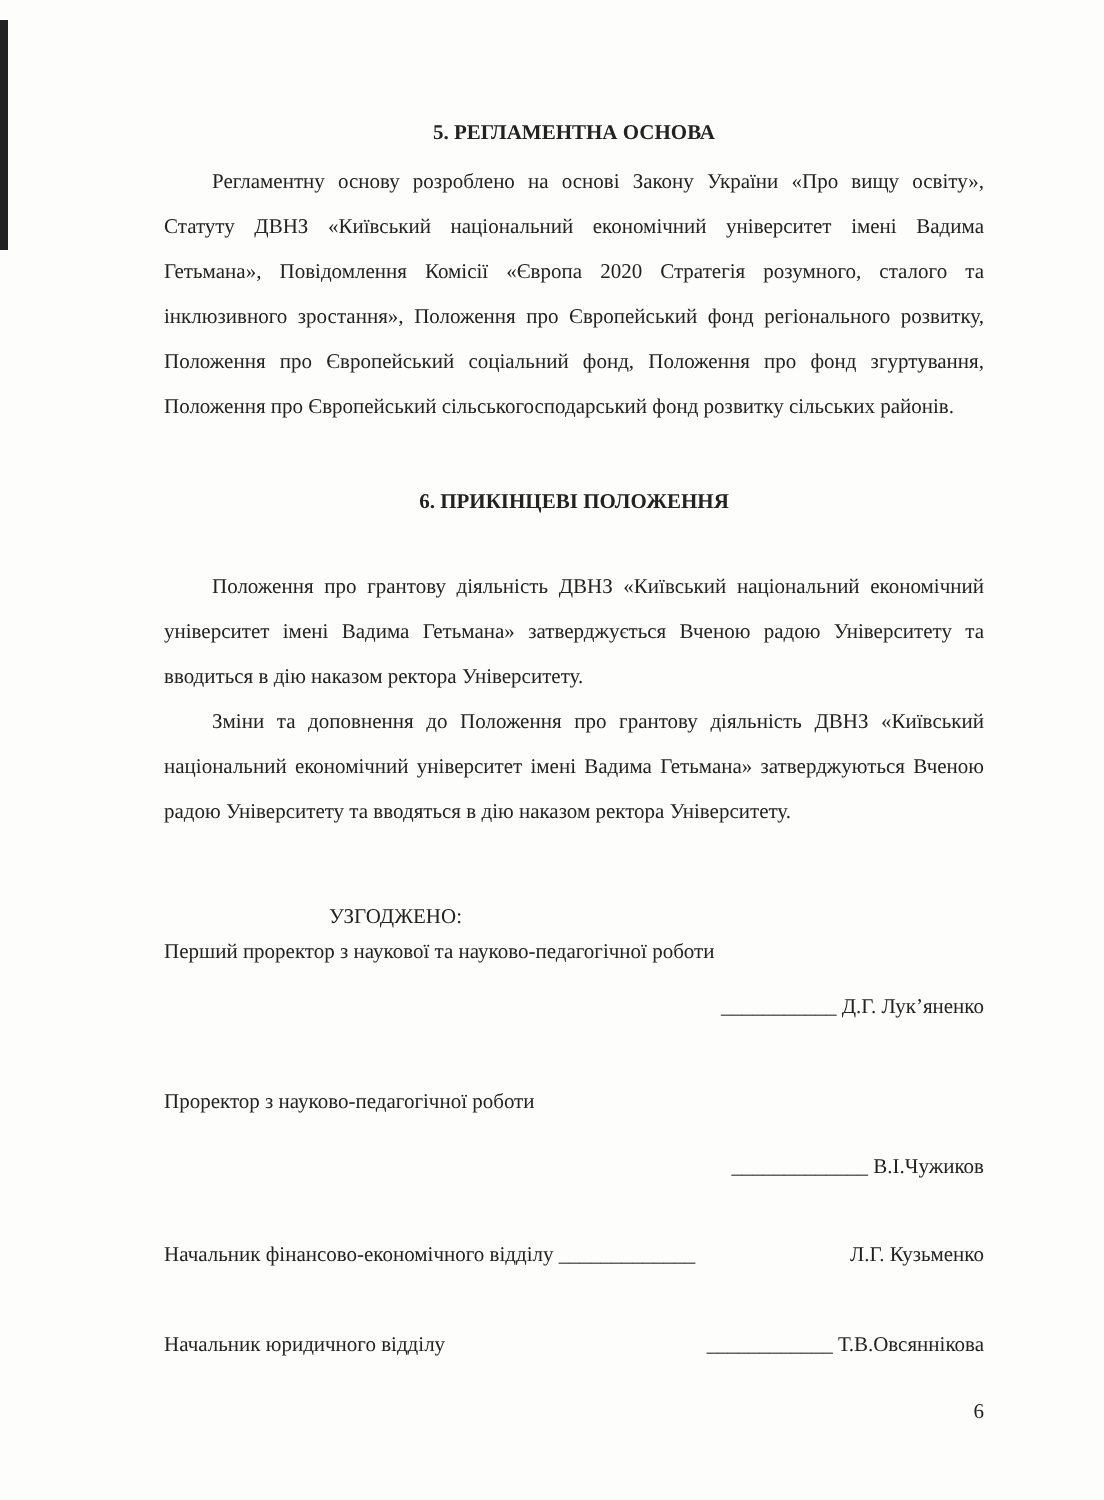5. РЕГЛАМЕНТНА ОСНОВА
Регламентну основу розроблено на основі Закону України «Про вищу освіту», Статуту ДВНЗ «Київський національний економічний університет імені Вадима Гетьмана», Повідомлення Комісії «Європа 2020 Стратегія розумного, сталого та інклюзивного зростання», Положення про Європейський фонд регіонального розвитку, Положення про Європейський соціальний фонд, Положення про фонд згуртування, Положення про Європейський сільськогосподарський фонд розвитку сільських районів.
6. ПРИКІНЦЕВІ ПОЛОЖЕННЯ
Положення про грантову діяльність ДВНЗ «Київський національний економічний університет імені Вадима Гетьмана» затверджується Вченою радою Університету та вводиться в дію наказом ректора Університету.
Зміни та доповнення до Положення про грантову діяльність ДВНЗ «Київський національний економічний університет імені Вадима Гетьмана» затверджуються Вченою радою Університету та вводяться в дію наказом ректора Університету.
УЗГОДЖЕНО:
Перший проректор з наукової та науково-педагогічної роботи
___________ Д.Г. Лук’яненко
Проректор з науково-педагогічної роботи
_____________ В.І.Чужиков
Начальник фінансово-економічного відділу _____________ Л.Г. Кузьменко
Начальник юридичного відділу ____________ Т.В.Овсяннікова
6